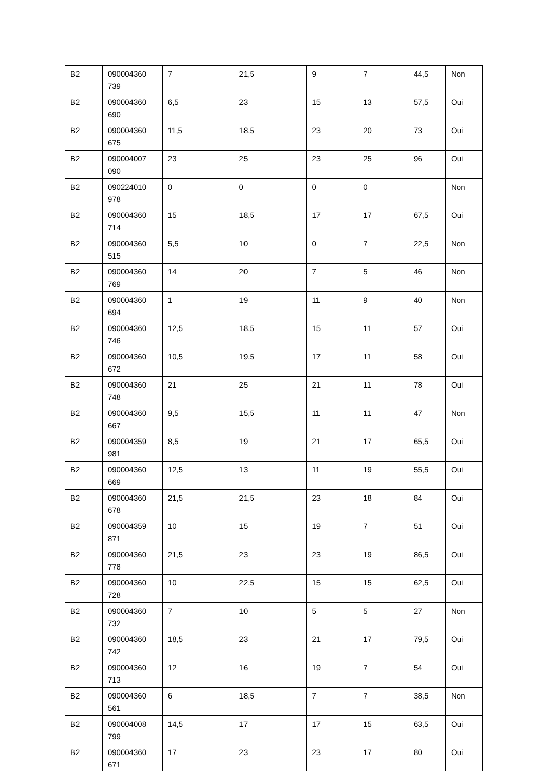| B2 | 090004360 739 | 7 | 21,5 | 9 | 7 | 44,5 | Non |
| B2 | 090004360 690 | 6,5 | 23 | 15 | 13 | 57,5 | Oui |
| B2 | 090004360 675 | 11,5 | 18,5 | 23 | 20 | 73 | Oui |
| B2 | 090004007 090 | 23 | 25 | 23 | 25 | 96 | Oui |
| B2 | 090224010 978 | 0 | 0 | 0 | 0 | | Non |
| B2 | 090004360 714 | 15 | 18,5 | 17 | 17 | 67,5 | Oui |
| B2 | 090004360 515 | 5,5 | 10 | 0 | 7 | 22,5 | Non |
| B2 | 090004360 769 | 14 | 20 | 7 | 5 | 46 | Non |
| B2 | 090004360 694 | 1 | 19 | 11 | 9 | 40 | Non |
| B2 | 090004360 746 | 12,5 | 18,5 | 15 | 11 | 57 | Oui |
| B2 | 090004360 672 | 10,5 | 19,5 | 17 | 11 | 58 | Oui |
| B2 | 090004360 748 | 21 | 25 | 21 | 11 | 78 | Oui |
| B2 | 090004360 667 | 9,5 | 15,5 | 11 | 11 | 47 | Non |
| B2 | 090004359 981 | 8,5 | 19 | 21 | 17 | 65,5 | Oui |
| B2 | 090004360 669 | 12,5 | 13 | 11 | 19 | 55,5 | Oui |
| B2 | 090004360 678 | 21,5 | 21,5 | 23 | 18 | 84 | Oui |
| B2 | 090004359 871 | 10 | 15 | 19 | 7 | 51 | Oui |
| B2 | 090004360 778 | 21,5 | 23 | 23 | 19 | 86,5 | Oui |
| B2 | 090004360 728 | 10 | 22,5 | 15 | 15 | 62,5 | Oui |
| B2 | 090004360 732 | 7 | 10 | 5 | 5 | 27 | Non |
| B2 | 090004360 742 | 18,5 | 23 | 21 | 17 | 79,5 | Oui |
| B2 | 090004360 713 | 12 | 16 | 19 | 7 | 54 | Oui |
| B2 | 090004360 561 | 6 | 18,5 | 7 | 7 | 38,5 | Non |
| B2 | 090004008 799 | 14,5 | 17 | 17 | 15 | 63,5 | Oui |
| B2 | 090004360 671 | 17 | 23 | 23 | 17 | 80 | Oui |